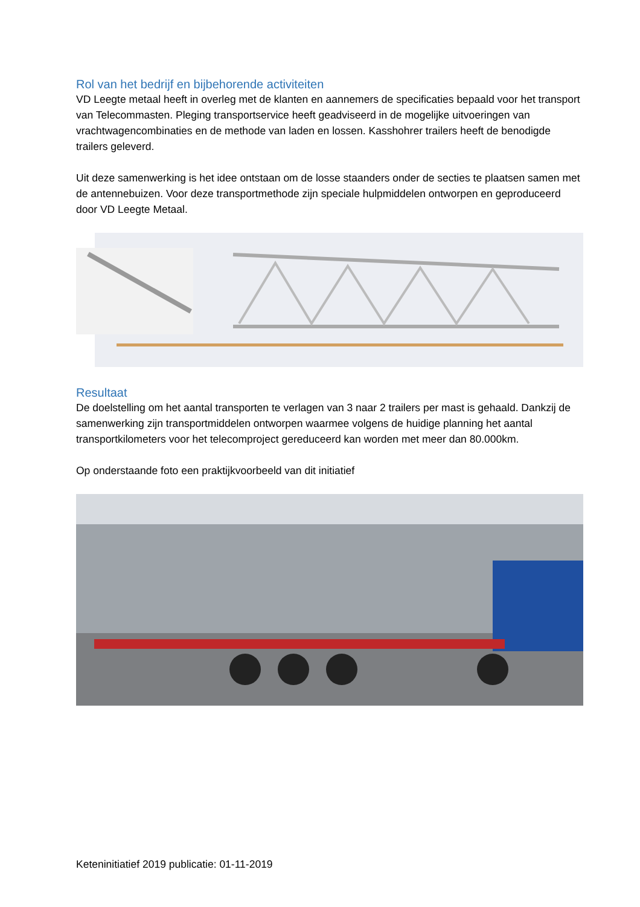Rol van het bedrijf en bijbehorende activiteiten
VD Leegte metaal heeft in overleg met de klanten en aannemers de specificaties bepaald voor het transport van Telecommasten. Pleging transportservice heeft geadviseerd in de mogelijke uitvoeringen van vrachtwagencombinaties en de methode van laden en lossen. Kasshohrer trailers heeft de benodigde trailers geleverd.
Uit deze samenwerking is het idee ontstaan om de losse staanders onder de secties te plaatsen samen met de antennebuizen. Voor deze transportmethode zijn speciale hulpmiddelen ontworpen en geproduceerd door VD Leegte Metaal.
Resultaat
De doelstelling om het aantal transporten te verlagen van 3 naar 2 trailers per mast is gehaald. Dankzij de samenwerking zijn transportmiddelen ontworpen waarmee volgens de huidige planning het aantal transportkilometers voor het telecomproject gereduceerd kan worden met meer dan 80.000km.
Op onderstaande foto een praktijkvoorbeeld van dit initiatief
Keteninitiatief 2019 publicatie: 01-11-2019